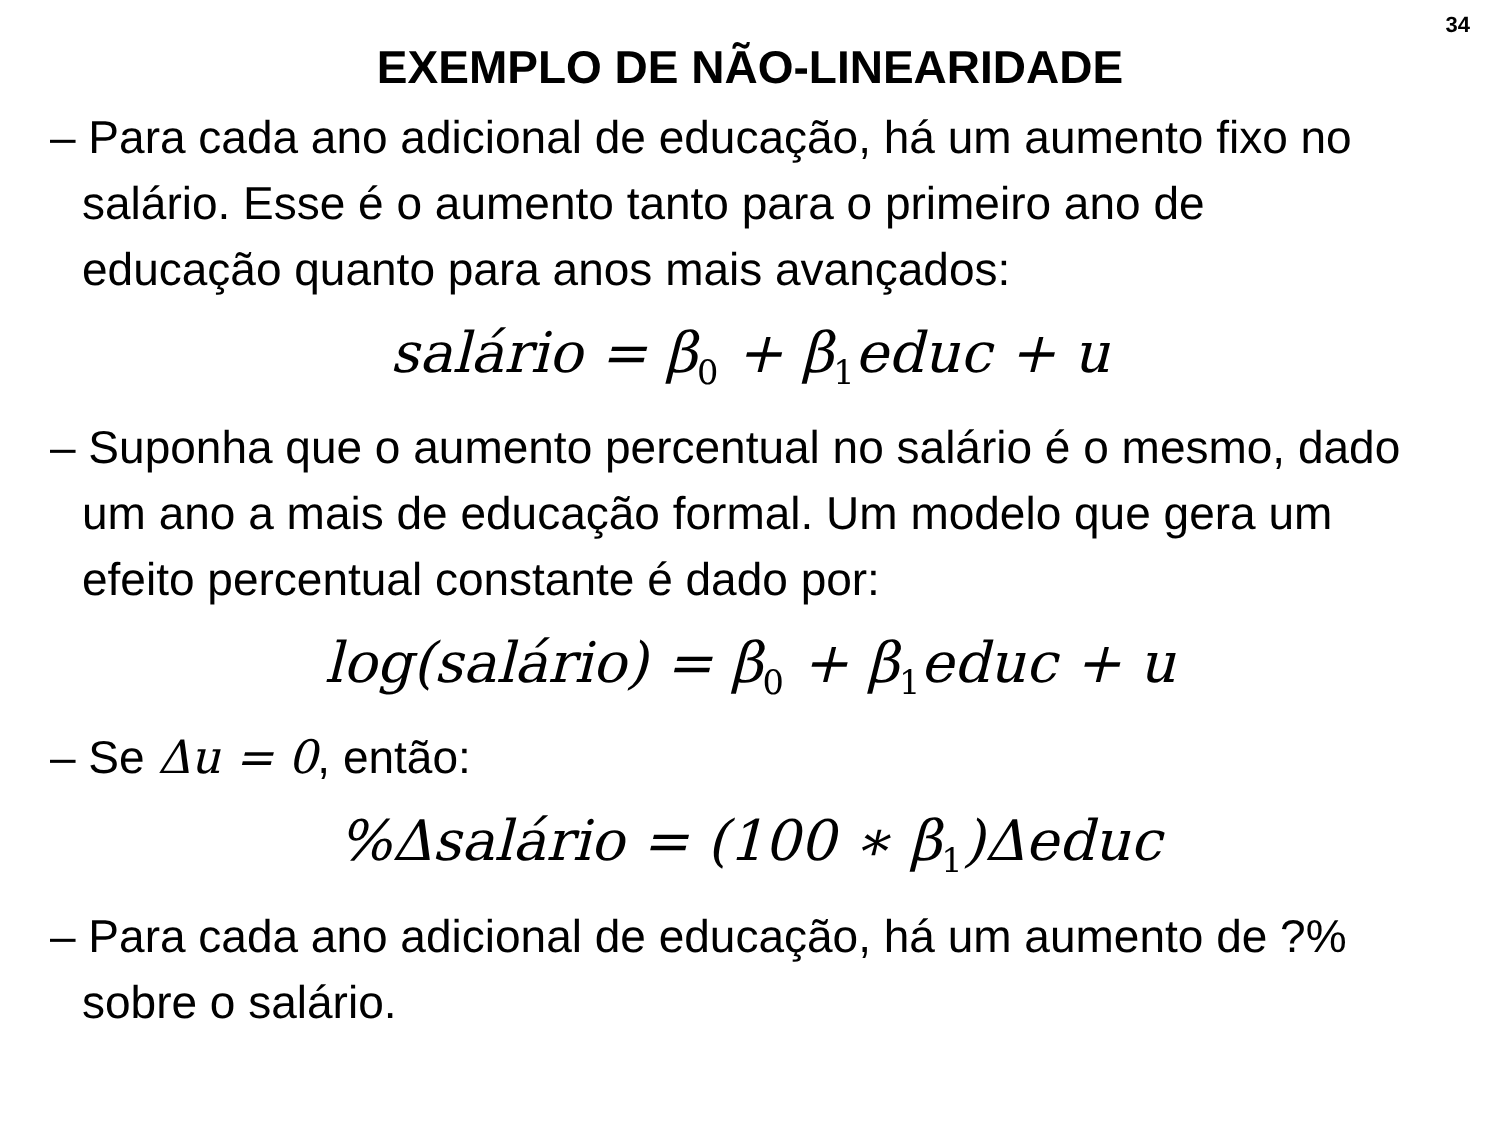34
EXEMPLO DE NÃO-LINEARIDADE
– Para cada ano adicional de educação, há um aumento fixo no salário. Esse é o aumento tanto para o primeiro ano de educação quanto para anos mais avançados:
salário = β<sub>0</sub> + β<sub>1</sub>educ + u
– Suponha que o aumento percentual no salário é o mesmo, dado um ano a mais de educação formal. Um modelo que gera um efeito percentual constante é dado por:
log(salário) = β<sub>0</sub> + β<sub>1</sub>educ + u
– Se Δu = 0, então:
%Δsalário = (100 ∗ β<sub>1</sub>)Δeduc
– Para cada ano adicional de educação, há um aumento de ?% sobre o salário.